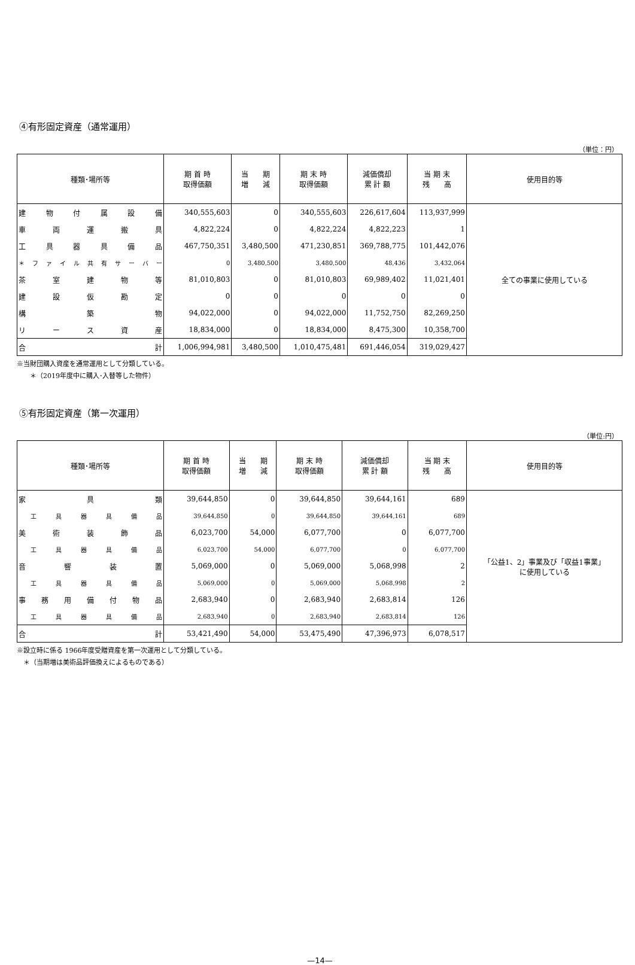④有形固定資産（通常運用）
（単位：円）
| 種類･場所等 | 期 首 時 取得価額 | 当 期 増 減 | 期 末 時 取得価額 | 減価償却 累 計 額 | 当 期 末 残 高 | 使用目的等 |
| --- | --- | --- | --- | --- | --- | --- |
| 建物付属設備 | 340,555,603 | 0 | 340,555,603 | 226,617,604 | 113,937,999 | 全ての事業に使用している |
| 車両運搬具 | 4,822,224 | 0 | 4,822,224 | 4,822,223 | 1 | |
| 工具器具備品 | 467,750,351 | 3,480,500 | 471,230,851 | 369,788,775 | 101,442,076 | |
| ＊ファイル共有サーバー | 0 | 3,480,500 | 3,480,500 | 48,436 | 3,432,064 | |
| 茶室建物等 | 81,010,803 | 0 | 81,010,803 | 69,989,402 | 11,021,401 | |
| 建設仮勘定 | 0 | 0 | 0 | 0 | 0 | |
| 構築物 | 94,022,000 | 0 | 94,022,000 | 11,752,750 | 82,269,250 | |
| リース資産 | 18,834,000 | 0 | 18,834,000 | 8,475,300 | 10,358,700 | |
| 合計 | 1,006,994,981 | 3,480,500 | 1,010,475,481 | 691,446,054 | 319,029,427 | |
※当財団購入資産を通常運用として分類している。
　　＊（2019年度中に購入･入替等した物件）
⑤有形固定資産（第一次運用）
（単位:円）
| 種類･場所等 | 期 首 時 取得価額 | 当 期 増 減 | 期 末 時 取得価額 | 減価償却 累 計 額 | 当 期 末 残 高 | 使用目的等 |
| --- | --- | --- | --- | --- | --- | --- |
| 家具類 | 39,644,850 | 0 | 39,644,850 | 39,644,161 | 689 | 「公益1、2」事業及び「収益1事業」 に使用している |
| 工具器具備品 | 39,644,850 | 0 | 39,644,850 | 39,644,161 | 689 | |
| 美術装飾品 | 6,023,700 | 54,000 | 6,077,700 | 0 | 6,077,700 | |
| 工具器具備品 | 6,023,700 | 54,000 | 6,077,700 | 0 | 6,077,700 | |
| 音響装置 | 5,069,000 | 0 | 5,069,000 | 5,068,998 | 2 | |
| 工具器具備品 | 5,069,000 | 0 | 5,069,000 | 5,068,998 | 2 | |
| 事務用備付物品 | 2,683,940 | 0 | 2,683,940 | 2,683,814 | 126 | |
| 工具器具備品 | 2,683,940 | 0 | 2,683,940 | 2,683,814 | 126 | |
| 合計 | 53,421,490 | 54,000 | 53,475,490 | 47,396,973 | 6,078,517 | |
※設立時に係る 1966年度受贈資産を第一次運用として分類している。
　＊（当期増は美術品評価換えによるものである）
—14—